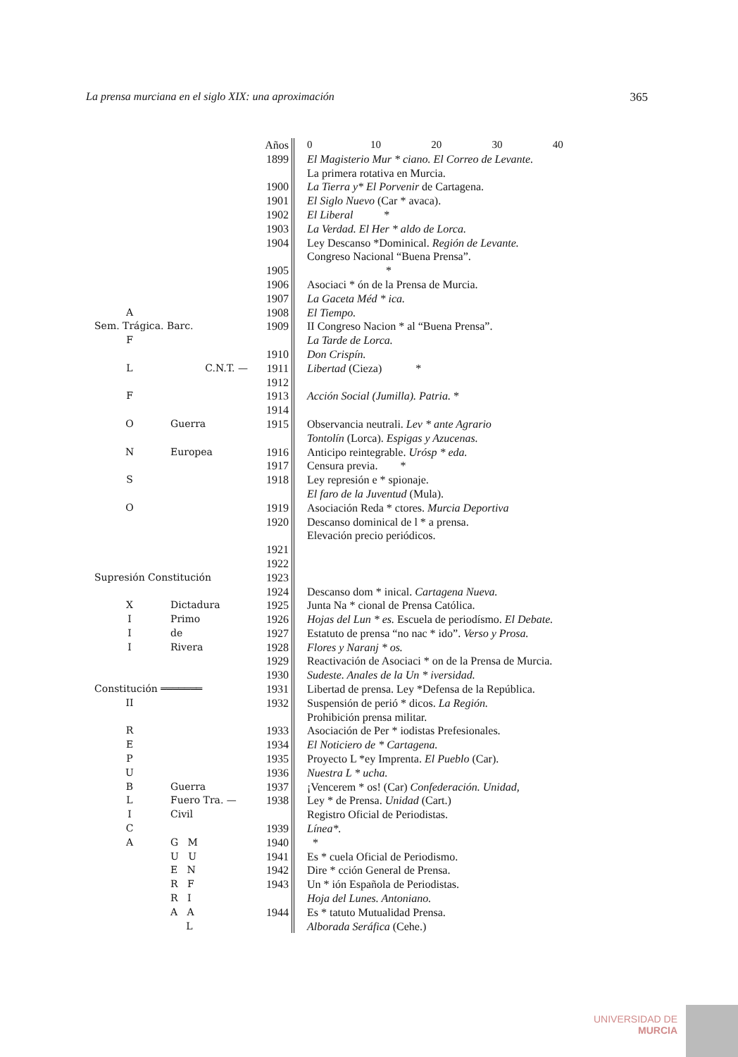La prensa murciana en el siglo XIX: una aproximación 365
| | | Años | 0 10 20 30 40 |
| | | 1899 | El Magisterio Mur * ciano. El Correo de Levante. |
| | | | La primera rotativa en Murcia. |
| | | 1900 | La Tierra y* El Porvenir de Cartagena. |
| | | 1901 | El Siglo Nuevo (Car * avaca). |
| | | 1902 | El Liberal * |
| | | 1903 | La Verdad. El Her * aldo de Lorca. |
| | | 1904 | Ley Descanso *Dominical. Región de Levante. |
| | | | Congreso Nacional “Buena Prensa”. |
| | | 1905 | * |
| | | 1906 | Asociaci * ón de la Prensa de Murcia. |
| | | 1907 | La Gaceta Méd * ica. |
| A | | 1908 | El Tiempo. |
| Sem. Trágica. Barc. | | 1909 | II Congreso Nacion * al “Buena Prensa”. |
| F | | | La Tarde de Lorca. |
| | | 1910 | Don Crispín. |
| L | C.N.T. — | 1911 | Libertad (Cieza) * |
| | | 1912 | |
| F | | 1913 | Acción Social (Jumilla). Patria. * |
| | | 1914 | |
| O | Guerra | 1915 | Observancia neutrali. Lev * ante Agrario |
| | | | Tontolín (Lorca). Espigas y Azucenas. |
| N | Europea | 1916 | Anticipo reintegrable. Urósp * eda. |
| | | 1917 | Censura previa. * |
| S | | 1918 | Ley represión e * spionaje. |
| | | | El faro de la Juventud (Mula). |
| O | | 1919 | Asociación Reda * ctores. Murcia Deportiva |
| | | 1920 | Descanso dominical de l * a prensa. |
| | | | Elevación precio periódicos. |
| | | 1921 | |
| | | 1922 | |
| Supresión Constitución | | 1923 | |
| | | 1924 | Descanso dom * inical. Cartagena Nueva. |
| X | Dictadura | 1925 | Junta Na * cional de Prensa Católica. |
| I | Primo | 1926 | Hojas del Lun * es. Escuela de periodísmo. El Debate. |
| I | de | 1927 | Estatuto de prensa “no nac * ido”. Verso y Prosa. |
| I | Rivera | 1928 | Flores y Naranj * os. |
| | | 1929 | Reactivación de Asociaci * on de la Prensa de Murcia. |
| | | 1930 | Sudeste. Anales de la Un * iversidad. |
| Constitución ═══════ | | 1931 | Libertad de prensa. Ley *Defensa de la República. |
| II | | 1932 | Suspensión de perió * dicos. La Región. |
| | | | Prohibición prensa militar. |
| R | | 1933 | Asociación de Per * iodistas Prefesionales. |
| E | | 1934 | El Noticiero de * Cartagena. |
| P | | 1935 | Proyecto L *ey Imprenta. El Pueblo (Car). |
| U | | 1936 | Nuestra L * ucha. |
| B | Guerra | 1937 | ¡Vencerem * os! (Car) Confederación. Unidad, |
| L | Fuero Tra. — | 1938 | Ley * de Prensa. Unidad (Cart.) |
| I | Civil | | Registro Oficial de Periodistas. |
| C | | 1939 | Línea*. |
| A | G M | 1940 | * |
| | U U | 1941 | Es * cuela Oficial de Periodismo. |
| | E N | 1942 | Dire * cción General de Prensa. |
| | R F | 1943 | Un * ión Española de Periodistas. |
| | R I | | Hoja del Lunes. Antoniano. |
| | A A | 1944 | Es * tatuto Mutualidad Prensa. |
| | L | | Alborada Seráfica (Cehe.) |
UNIVERSIDAD DE
MURCIA